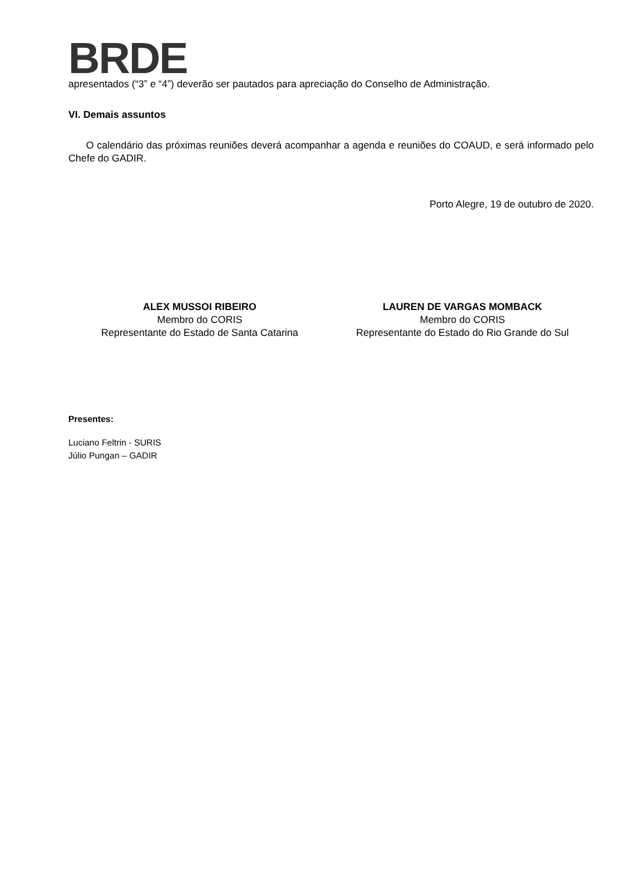BRDE
apresentados (“3” e “4”) deverão ser pautados para apreciação do Conselho de Administração.
VI. Demais assuntos
O calendário das próximas reuniões deverá acompanhar a agenda e reuniões do COAUD, e será informado pelo Chefe do GADIR.
Porto Alegre, 19 de outubro de 2020.
ALEX MUSSOI RIBEIRO
Membro do CORIS
Representante do Estado de Santa Catarina
LAUREN DE VARGAS MOMBACK
Membro do CORIS
Representante do Estado do Rio Grande do Sul
Presentes:
Luciano Feltrin - SURIS
Júlio Pungan – GADIR